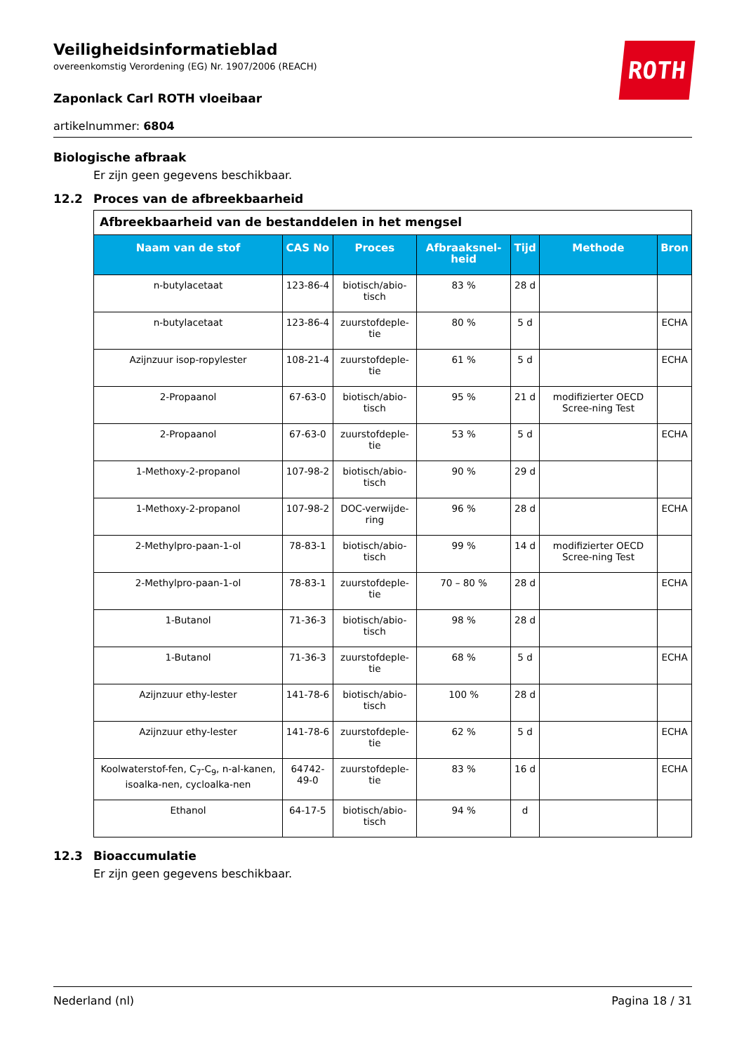ROTH
Veiligheidsinformatieblad
overeenkomstig Verordening (EG) Nr. 1907/2006 (REACH)
Zaponlack Carl ROTH vloeibaar
artikelnummer: 6804
Biologische afbraak
Er zijn geen gegevens beschikbaar.
12.2 Proces van de afbreekbaarheid
| Afbreekbaarheid van de bestanddelen in het mengsel | | | | | | |
| Naam van de stof | CAS No | Proces | Afbraaksnel-heid | Tijd | Methode | Bron |
| n-butylacetaat | 123-86-4 | biotisch/abio-tisch | 83 % | 28 d | | |
| n-butylacetaat | 123-86-4 | zuurstofdeple-tie | 80 % | 5 d | | ECHA |
| Azijnzuur isop-ropylester | 108-21-4 | zuurstofdeple-tie | 61 % | 5 d | | ECHA |
| 2-Propaanol | 67-63-0 | biotisch/abio-tisch | 95 % | 21 d | modifizierter OECD Scree-ning Test | |
| 2-Propaanol | 67-63-0 | zuurstofdeple-tie | 53 % | 5 d | | ECHA |
| 1-Methoxy-2-propanol | 107-98-2 | biotisch/abio-tisch | 90 % | 29 d | | |
| 1-Methoxy-2-propanol | 107-98-2 | DOC-verwijde-ring | 96 % | 28 d | | ECHA |
| 2-Methylpro-paan-1-ol | 78-83-1 | biotisch/abio-tisch | 99 % | 14 d | modifizierter OECD Scree-ning Test | |
| 2-Methylpro-paan-1-ol | 78-83-1 | zuurstofdeple-tie | 70 – 80 % | 28 d | | ECHA |
| 1-Butanol | 71-36-3 | biotisch/abio-tisch | 98 % | 28 d | | |
| 1-Butanol | 71-36-3 | zuurstofdeple-tie | 68 % | 5 d | | ECHA |
| Azijnzuur ethy-lester | 141-78-6 | biotisch/abio-tisch | 100 % | 28 d | | |
| Azijnzuur ethy-lester | 141-78-6 | zuurstofdeple-tie | 62 % | 5 d | | ECHA |
| Koolwaterstof-fen, C<sub>7</sub>-C<sub>9</sub>, n-al-kanen, isoalka-nen, cycloalka-nen | 64742-49-0 | zuurstofdeple-tie | 83 % | 16 d | | ECHA |
| Ethanol | 64-17-5 | biotisch/abio-tisch | 94 % | d | | |
12.3 Bioaccumulatie
Er zijn geen gegevens beschikbaar.
Nederland (nl) Pagina 18 / 31